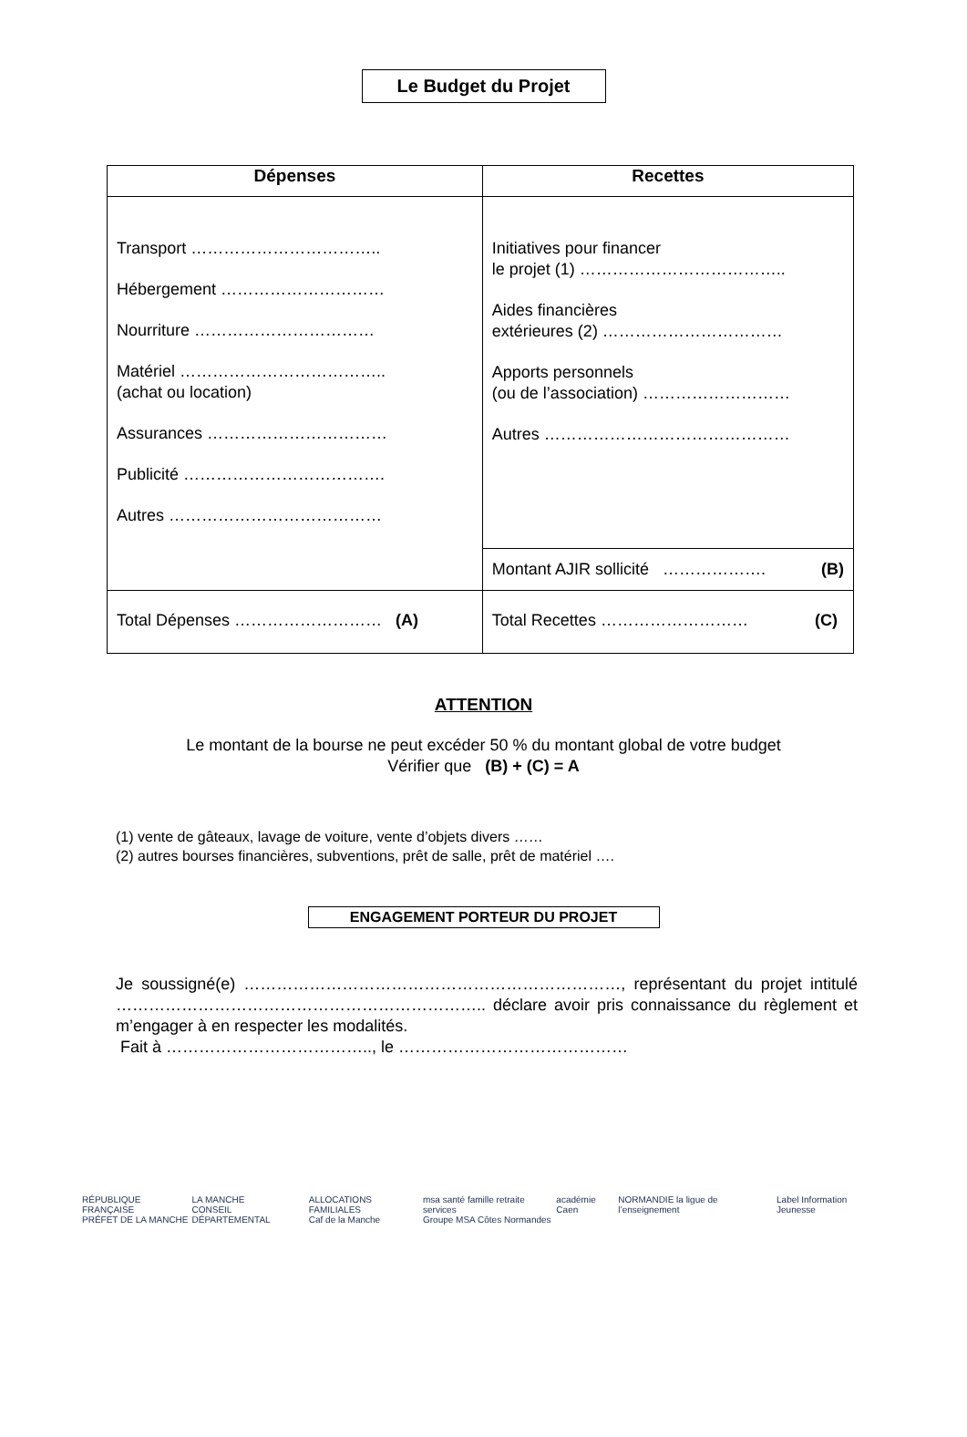Le Budget du Projet
| Dépenses | Recettes |
| --- | --- |
| Transport …………………………….. Hébergement ………………………… Nourriture …………………………… Matériel ……………………………….. (achat ou location) Assurances …………………………… Publicité ………………………………. Autres ………………………………… | Initiatives pour financer le projet (1) ……………………………….. Aides financières extérieures (2) …………………………… Apports personnels (ou de l’association) ……………………… Autres ……………………………………… |
| | Montant AJIR sollicité ………………. (B) |
| Total Dépenses ……………………… (A) | Total Recettes ……………………… (C) |
ATTENTION
Le montant de la bourse ne peut excéder 50 % du montant global de votre budget
Vérifier que (B) + (C) = A
(1) vente de gâteaux, lavage de voiture, vente d’objets divers ……
(2) autres bourses financières, subventions, prêt de salle, prêt de matériel ….
ENGAGEMENT PORTEUR DU PROJET
Je soussigné(e) ……………………………………………………………, représentant du projet intitulé ………………………………………………………….. déclare avoir pris connaissance du règlement et m’engager à en respecter les modalités.
Fait à ……………………………….., le ……………………………………
RÉPUBLIQUE FRANÇAISE
PRÉFET DE LA MANCHE LA MANCHE
CONSEIL DÉPARTEMENTAL ALLOCATIONS FAMILIALES
Caf de la Manche msa santé famille retraite services
Groupe MSA Côtes Normandes académie Caen NORMANDIE la ligue de l’enseignement Label Information Jeunesse